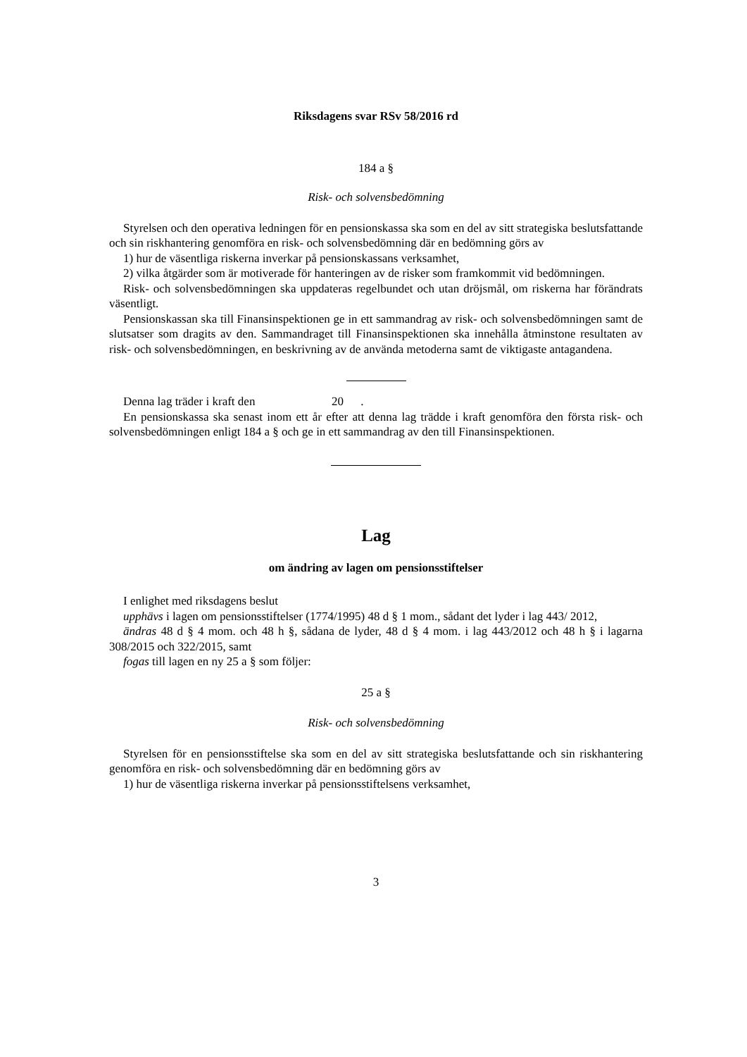Riksdagens svar RSv 58/2016 rd
184 a §
Risk- och solvensbedömning
Styrelsen och den operativa ledningen för en pensionskassa ska som en del av sitt strategiska beslutsfattande och sin riskhantering genomföra en risk- och solvensbedömning där en bedömning görs av
1) hur de väsentliga riskerna inverkar på pensionskassans verksamhet,
2) vilka åtgärder som är motiverade för hanteringen av de risker som framkommit vid bedömningen.
Risk- och solvensbedömningen ska uppdateras regelbundet och utan dröjsmål, om riskerna har förändrats väsentligt.
Pensionskassan ska till Finansinspektionen ge in ett sammandrag av risk- och solvensbedömningen samt de slutsatser som dragits av den. Sammandraget till Finansinspektionen ska innehålla åtminstone resultaten av risk- och solvensbedömningen, en beskrivning av de använda metoderna samt de viktigaste antagandena.
Denna lag träder i kraft den 20 .
En pensionskassa ska senast inom ett år efter att denna lag trädde i kraft genomföra den första risk- och solvensbedömningen enligt 184 a § och ge in ett sammandrag av den till Finansinspektionen.
Lag
om ändring av lagen om pensionsstiftelser
I enlighet med riksdagens beslut
upphävs i lagen om pensionsstiftelser (1774/1995) 48 d § 1 mom., sådant det lyder i lag 443/ 2012,
ändras 48 d § 4 mom. och 48 h §, sådana de lyder, 48 d § 4 mom. i lag 443/2012 och 48 h § i lagarna 308/2015 och 322/2015, samt
fogas till lagen en ny 25 a § som följer:
25 a §
Risk- och solvensbedömning
Styrelsen för en pensionsstiftelse ska som en del av sitt strategiska beslutsfattande och sin riskhantering genomföra en risk- och solvensbedömning där en bedömning görs av
1) hur de väsentliga riskerna inverkar på pensionsstiftelsens verksamhet,
3